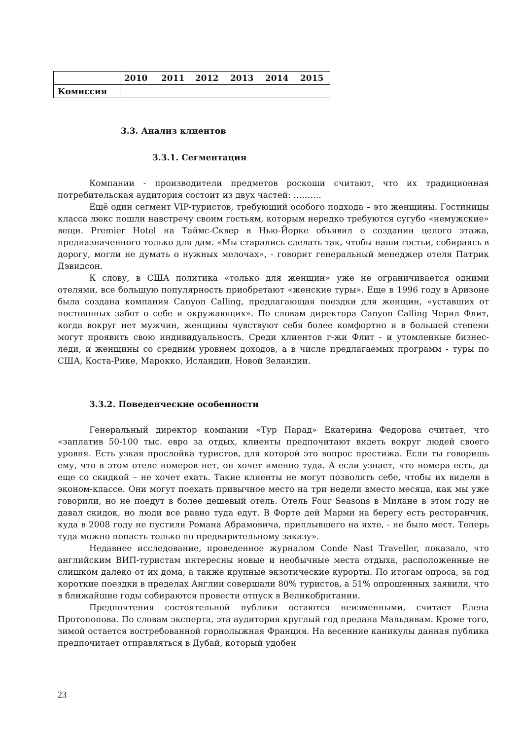| | 2010 | 2011 | 2012 | 2013 | 2014 | 2015 |
| --- | --- | --- | --- | --- | --- | --- |
| Комиссия | | | | | | |
3.3. Анализ клиентов
3.3.1. Сегментация
Компании - производители предметов роскоши считают, что их традиционная потребительская аудитория состоит из двух частей: ……….
Ещё один сегмент VIP-туристов, требующий особого подхода – это женщины. Гостиницы класса люкс пошли навстречу своим гостьям, которым нередко требуются сугубо «немужские» вещи. Premier Hotel на Таймс-Сквер в Нью-Йорке объявил о создании целого этажа, предназначенного только для дам. «Мы старались сделать так, чтобы наши гостьи, собираясь в дорогу, могли не думать о нужных мелочах», - говорит генеральный менеджер отеля Патрик Дэвидсон.
К слову, в США политика «только для женщин» уже не ограничивается одними отелями, все большую популярность приобретают «женские туры». Еще в 1996 году в Аризоне была создана компания Canyon Calling, предлагающая поездки для женщин, «уставших от постоянных забот о себе и окружающих». По словам директора Canyon Calling Черил Флит, когда вокруг нет мужчин, женщины чувствуют себя более комфортно и в большей степени могут проявить свою индивидуальность. Среди клиентов г-жи Флит - и утомленные бизнес-леди, и женщины со средним уровнем доходов, а в числе предлагаемых программ - туры по США, Коста-Рике, Марокко, Исландии, Новой Зеландии.
3.3.2. Поведенческие особенности
Генеральный директор компании «Тур Парад» Екатерина Федорова считает, что «заплатив 50-100 тыс. евро за отдых, клиенты предпочитают видеть вокруг людей своего уровня. Есть узкая прослойка туристов, для которой это вопрос престижа. Если ты говоришь ему, что в этом отеле номеров нет, он хочет именно туда. А если узнает, что номера есть, да еще со скидкой – не хочет ехать. Такие клиенты не могут позволить себе, чтобы их видели в эконом-классе. Они могут поехать привычное место на три недели вместо месяца, как мы уже говорили, но не поедут в более дешевый отель. Отель Four Seasons в Милане в этом году не давал скидок, но люди все равно туда едут. В Форте дей Марми на берегу есть ресторанчик, куда в 2008 году не пустили Романа Абрамовича, приплывшего на яхте, - не было мест. Теперь туда можно попасть только по предварительному заказу».
Недавнее исследование, проведенное журналом Conde Nast Traveller, показало, что английским ВИП-туристам интересны новые и необычные места отдыха, расположенные не слишком далеко от их дома, а также крупные экзотические курорты. По итогам опроса, за год короткие поездки в пределах Англии совершали 80% туристов, а 51% опрошенных заявили, что в ближайшие годы собираются провести отпуск в Великобритании.
Предпочтения состоятельной публики остаются неизменными, считает Елена Протопопова. По словам эксперта, эта аудитория круглый год предана Мальдивам. Кроме того, зимой остается востребованной горнолыжная Франция. На весенние каникулы данная публика предпочитает отправляться в Дубай, который удобен
23